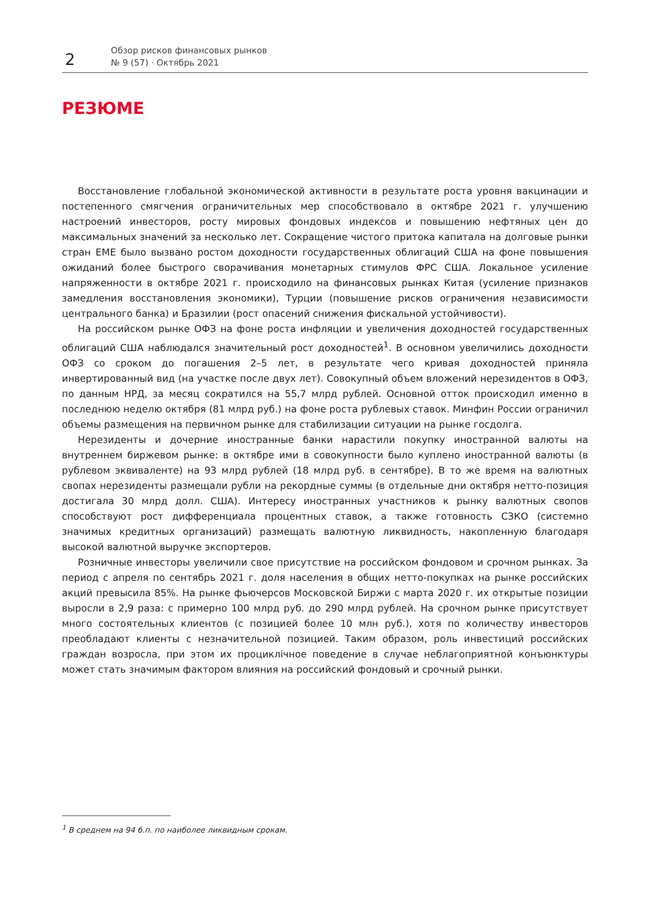2
Обзор рисков финансовых рынков
№ 9 (57) · Октябрь 2021
РЕЗЮМЕ
Восстановление глобальной экономической активности в результате роста уровня вакцинации и постепенного смягчения ограничительных мер способствовало в октябре 2021 г. улучшению настроений инвесторов, росту мировых фондовых индексов и повышению нефтяных цен до максимальных значений за несколько лет. Сокращение чистого притока капитала на долговые рынки стран ЕМЕ было вызвано ростом доходности государственных облигаций США на фоне повышения ожиданий более быстрого сворачивания монетарных стимулов ФРС США. Локальное усиление напряженности в октябре 2021 г. происходило на финансовых рынках Китая (усиление признаков замедления восстановления экономики), Турции (повышение рисков ограничения независимости центрального банка) и Бразилии (рост опасений снижения фискальной устойчивости).
На российском рынке ОФЗ на фоне роста инфляции и увеличения доходностей государственных облигаций США наблюдался значительный рост доходностей<sup>1</sup>. В основном увеличились доходности ОФЗ со сроком до погашения 2–5 лет, в результате чего кривая доходностей приняла инвертированный вид (на участке после двух лет). Совокупный объем вложений нерезидентов в ОФЗ, по данным НРД, за месяц сократился на 55,7 млрд рублей. Основной отток происходил именно в последнюю неделю октября (81 млрд руб.) на фоне роста рублевых ставок. Минфин России ограничил объемы размещения на первичном рынке для стабилизации ситуации на рынке госдолга.
Нерезиденты и дочерние иностранные банки нарастили покупку иностранной валюты на внутреннем биржевом рынке: в октябре ими в совокупности было куплено иностранной валюты (в рублевом эквиваленте) на 93 млрд рублей (18 млрд руб. в сентябре). В то же время на валютных свопах нерезиденты размещали рубли на рекордные суммы (в отдельные дни октября нетто-позиция достигала 30 млрд долл. США). Интересу иностранных участников к рынку валютных свопов способствуют рост дифференциала процентных ставок, а также готовность СЗКО (системно значимых кредитных организаций) размещать валютную ликвидность, накопленную благодаря высокой валютной выручке экспортеров.
Розничные инвесторы увеличили свое присутствие на российском фондовом и срочном рынках. За период с апреля по сентябрь 2021 г. доля населения в общих нетто-покупках на рынке российских акций превысила 85%. На рынке фьючерсов Московской Биржи с марта 2020 г. их открытые позиции выросли в 2,9 раза: с примерно 100 млрд руб. до 290 млрд рублей. На срочном рынке присутствует много состоятельных клиентов (с позицией более 10 млн руб.), хотя по количеству инвесторов преобладают клиенты с незначительной позицией. Таким образом, роль инвестиций российских граждан возросла, при этом их проциклічное поведение в случае неблагоприятной конъюнктуры может стать значимым фактором влияния на российский фондовый и срочный рынки.
<sup>1</sup> В среднем на 94 б.п. по наиболее ликвидным срокам.